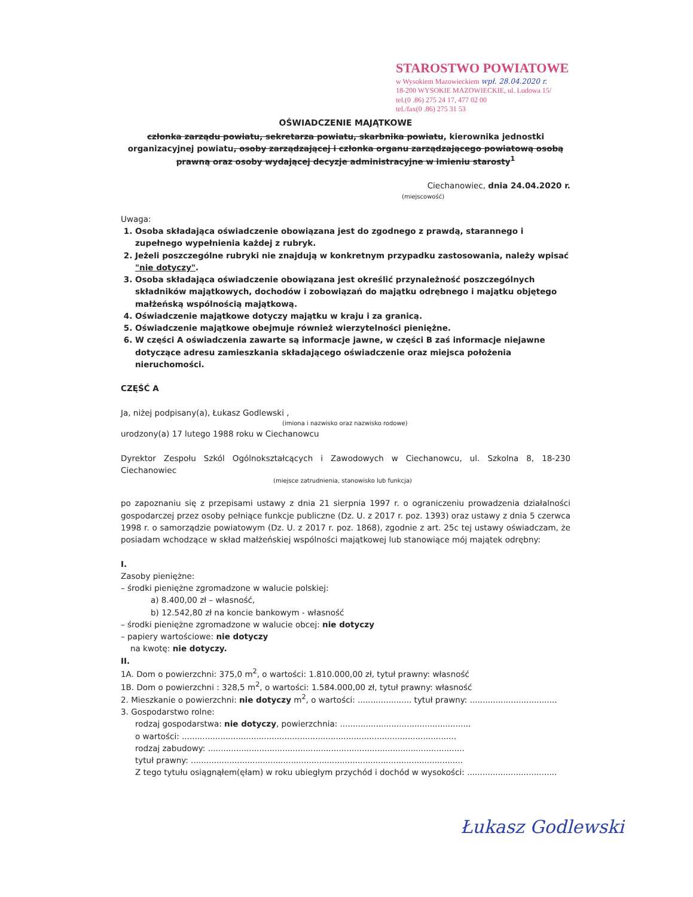STAROSTWO POWIATOWE
w Wysokiem Mazowieckiem wpł. 28.04.2020 r.
18-200 WYSOKIE MAZOWIECKIE, ul. Ludowa 15/
tel.(0 .86) 275 24 17, 477 02 00
tel./fax(0 .86) 275 31 53
OŚWIADCZENIE MAJĄTKOWE
członka zarządu powiatu, sekretarza powiatu, skarbnika powiatu, kierownika jednostki organizacyjnej powiatu, osoby zarządzającej i członka organu zarządzającego powiatową osobą prawną oraz osoby wydającej decyzje administracyjne w imieniu starosty<sup>1</sup>
Ciechanowiec, dnia 24.04.2020 r.
(miejscowość)
Uwaga:
1. Osoba składająca oświadczenie obowiązana jest do zgodnego z prawdą, starannego i zupełnego wypełnienia każdej z rubryk.
2. Jeżeli poszczególne rubryki nie znajdują w konkretnym przypadku zastosowania, należy wpisać "nie dotyczy".
3. Osoba składająca oświadczenie obowiązana jest określić przynależność poszczególnych składników majątkowych, dochodów i zobowiązań do majątku odrębnego i majątku objętego małżeńską wspólnością majątkową.
4. Oświadczenie majątkowe dotyczy majątku w kraju i za granicą.
5. Oświadczenie majątkowe obejmuje również wierzytelności pieniężne.
6. W części A oświadczenia zawarte są informacje jawne, w części B zaś informacje niejawne dotyczące adresu zamieszkania składającego oświadczenie oraz miejsca położenia nieruchomości.
CZĘŚĆ A
Ja, niżej podpisany(a), Łukasz Godlewski ,
(imiona i nazwisko oraz nazwisko rodowe)
urodzony(a) 17 lutego 1988 roku w Ciechanowcu
Dyrektor Zespołu Szkól Ogólnokształcących i Zawodowych w Ciechanowcu, ul. Szkolna 8, 18-230 Ciechanowiec
(miejsce zatrudnienia, stanowisko lub funkcja)
po zapoznaniu się z przepisami ustawy z dnia 21 sierpnia 1997 r. o ograniczeniu prowadzenia działalności gospodarczej przez osoby pełniące funkcje publiczne (Dz. U. z 2017 r. poz. 1393) oraz ustawy z dnia 5 czerwca 1998 r. o samorządzie powiatowym (Dz. U. z 2017 r. poz. 1868), zgodnie z art. 25c tej ustawy oświadczam, że posiadam wchodzące w skład małżeńskiej wspólności majątkowej lub stanowiące mój majątek odrębny:
I.
Zasoby pieniężne:
– środki pieniężne zgromadzone w walucie polskiej:
a) 8.400,00 zł – własność,
b) 12.542,80 zł na koncie bankowym - własność
– środki pieniężne zgromadzone w walucie obcej: nie dotyczy
– papiery wartościowe: nie dotyczy
na kwotę: nie dotyczy.
II.
1A. Dom o powierzchni: 375,0 m<sup>2</sup>, o wartości: 1.810.000,00 zł, tytuł prawny: własność
1B. Dom o powierzchni : 328,5 m<sup>2</sup>, o wartości: 1.584.000,00 zł, tytuł prawny: własność
2. Mieszkanie o powierzchni: nie dotyczy m<sup>2</sup>, o wartości: ..................... tytuł prawny: ..................................
3. Gospodarstwo rolne:
rodzaj gospodarstwa: nie dotyczy, powierzchnia: ...................................................
o wartości: ...........................................................................................................
rodzaj zabudowy: ....................................................................................................
tytuł prawny: ..........................................................................................................
Z tego tytułu osiągnąłem(ęłam) w roku ubiegłym przychód i dochód w wysokości: ...................................
Łukasz Godlewski